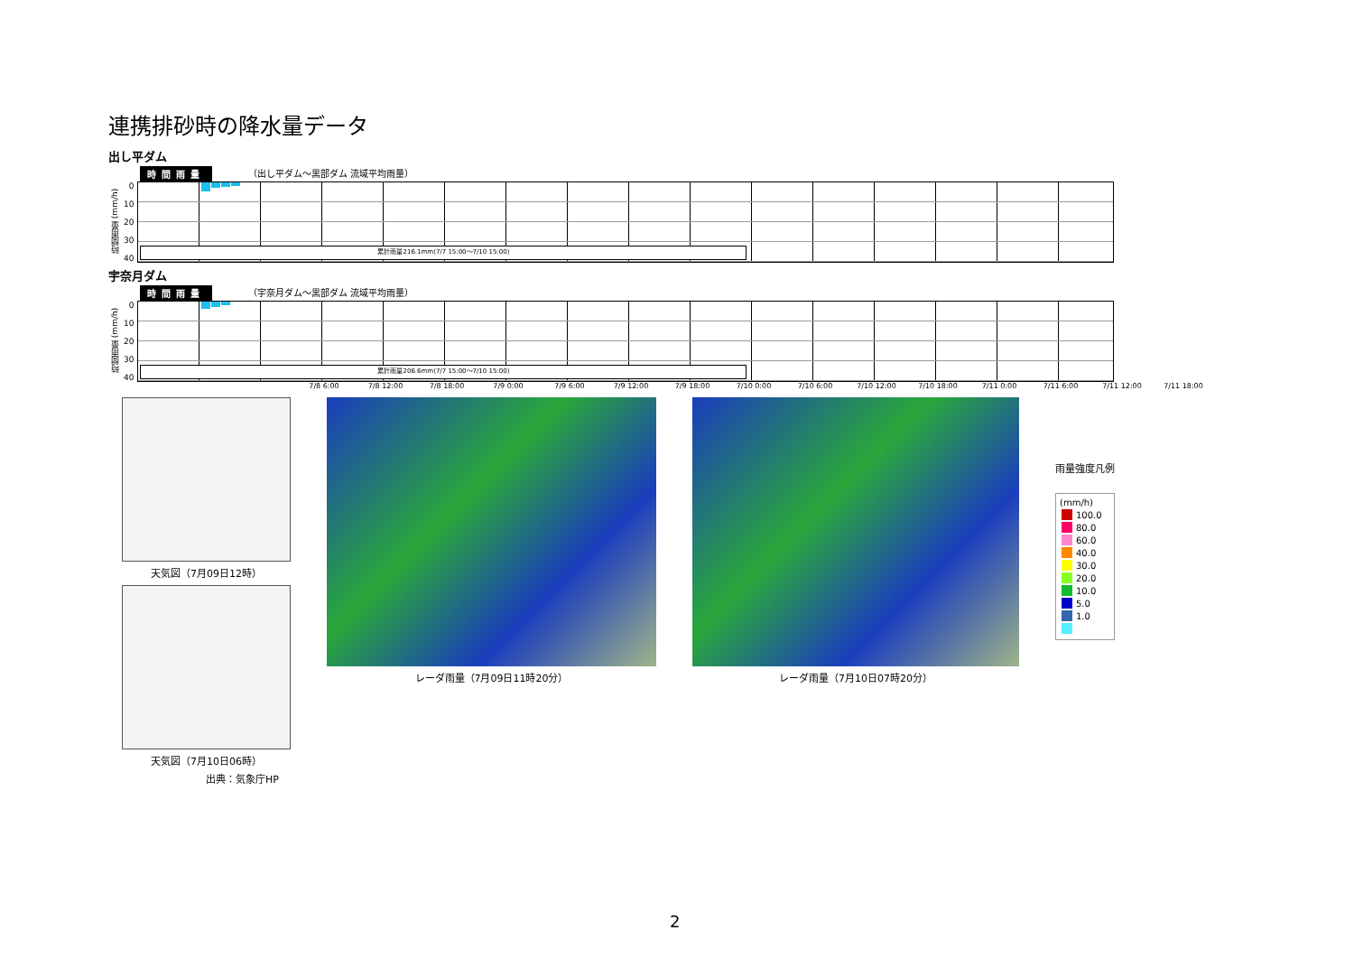連携排砂時の降水量データ
出し平ダム
時間雨量 （出し平ダム～黒部ダム 流域平均雨量）
時間雨量 (mm/h)
0
10
20
30
40
累計雨量216.1mm(7/7 15:00～7/10 15:00)
宇奈月ダム
時間雨量 （宇奈月ダム～黒部ダム 流域平均雨量）
時間雨量 (mm/h)
0
10
20
30
40
累計雨量206.6mm(7/7 15:00～7/10 15:00)
7/8 6:00 7/8 12:00 7/8 18:00 7/9 0:00 7/9 6:00 7/9 12:00 7/9 18:00 7/10 0:00 7/10 6:00 7/10 12:00 7/10 18:00 7/11 0:00 7/11 6:00 7/11 12:00 7/11 18:00
天気図（7月09日12時）
天気図（7月10日06時）
出典：気象庁HP
レーダ雨量（7月09日11時20分） レーダ雨量（7月10日07時20分）
雨量強度凡例
(mm/h)
100.0
80.0
60.0
40.0
30.0
20.0
10.0
5.0
1.0
2